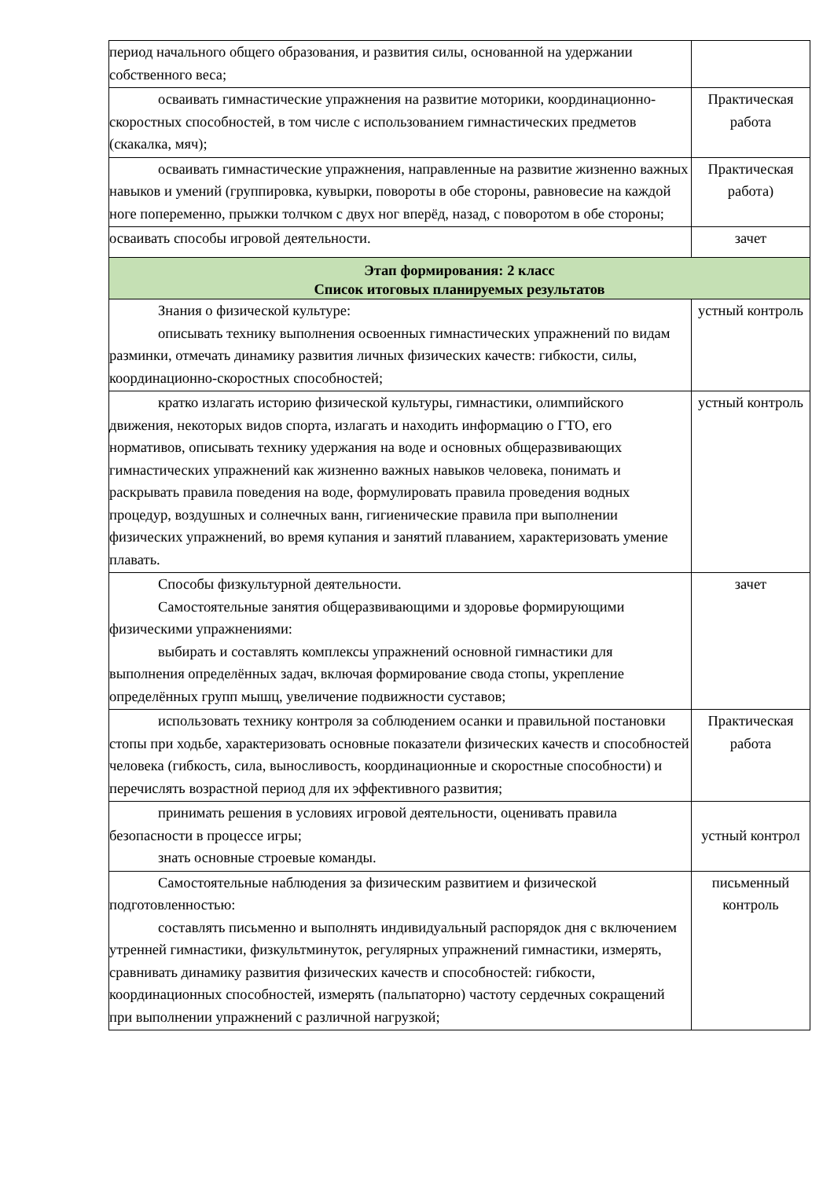| период начального общего образования, и развития силы, основанной на удержании собственного веса; | |
| осваивать гимнастические упражнения на развитие моторики, координационно-скоростных способностей, в том числе с использованием гимнастических предметов (скакалка, мяч); | Практическая работа |
| осваивать гимнастические упражнения, направленные на развитие жизненно важных навыков и умений (группировка, кувырки, повороты в обе стороны, равновесие на каждой ноге попеременно, прыжки толчком с двух ног вперёд, назад, с поворотом в обе стороны; | Практическая работа) |
| осваивать способы игровой деятельности. | зачет |
| Этап формирования: 2 класс Список итоговых планируемых результатов | |
| Знания о физической культуре: описывать технику выполнения освоенных гимнастических упражнений по видам разминки, отмечать динамику развития личных физических качеств: гибкости, силы, координационно-скоростных способностей; | устный контроль |
| кратко излагать историю физической культуры, гимнастики, олимпийского движения, некоторых видов спорта, излагать и находить информацию о ГТО, его нормативов, описывать технику удержания на воде и основных общеразвивающих гимнастических упражнений как жизненно важных навыков человека, понимать и раскрывать правила поведения на воде, формулировать правила проведения водных процедур, воздушных и солнечных ванн, гигиенические правила при выполнении физических упражнений, во время купания и занятий плаванием, характеризовать умение плавать. | устный контроль |
| Способы физкультурной деятельности. Самостоятельные занятия общеразвивающими и здоровье формирующими физическими упражнениями: выбирать и составлять комплексы упражнений основной гимнастики для выполнения определённых задач, включая формирование свода стопы, укрепление определённых групп мышц, увеличение подвижности суставов; | зачет |
| использовать технику контроля за соблюдением осанки и правильной постановки стопы при ходьбе, характеризовать основные показатели физических качеств и способностей человека (гибкость, сила, выносливость, координационные и скоростные способности) и перечислять возрастной период для их эффективного развития; | Практическая работа |
| принимать решения в условиях игровой деятельности, оценивать правила безопасности в процессе игры; знать основные строевые команды. | устный контрол |
| Самостоятельные наблюдения за физическим развитием и физической подготовленностью: составлять письменно и выполнять индивидуальный распорядок дня с включением утренней гимнастики, физкультминуток, регулярных упражнений гимнастики, измерять, сравнивать динамику развития физических качеств и способностей: гибкости, координационных способностей, измерять (пальпаторно) частоту сердечных сокращений при выполнении упражнений с различной нагрузкой; | письменный контроль |